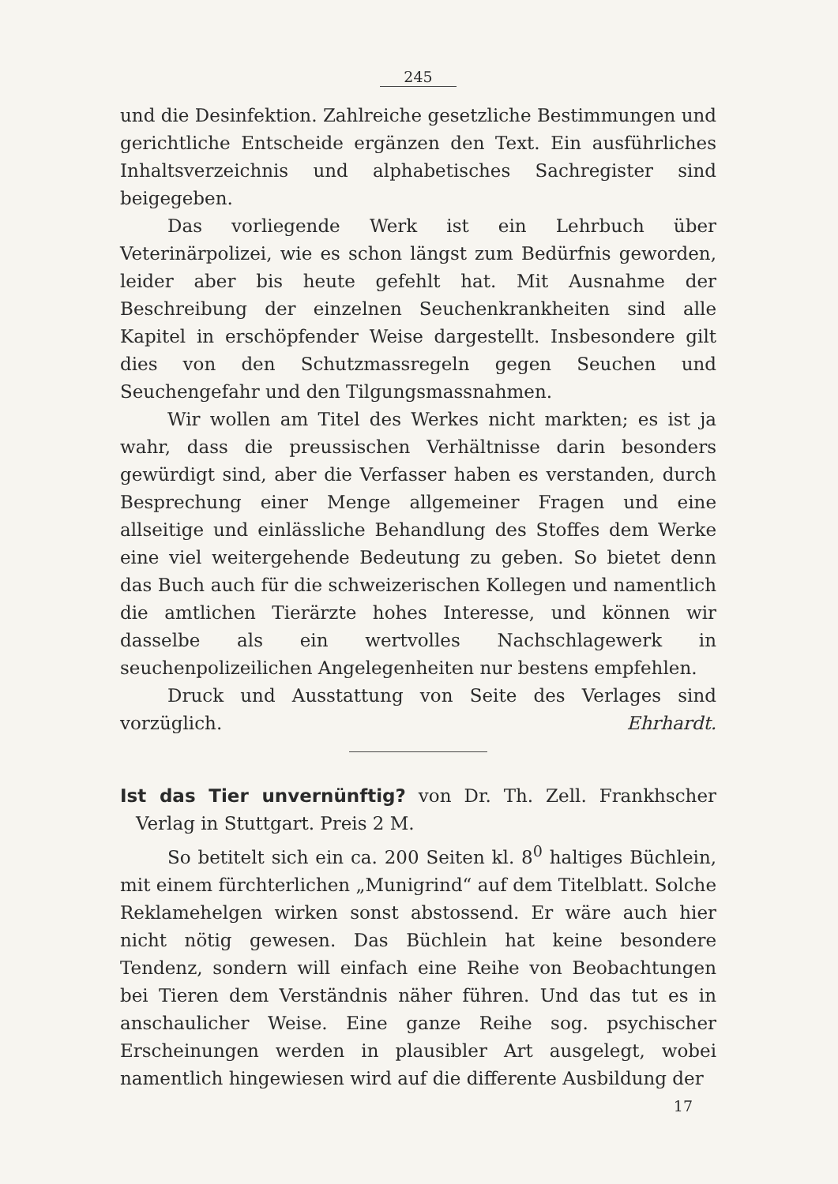245
und die Desinfektion. Zahlreiche gesetzliche Bestimmungen und gerichtliche Entscheide ergänzen den Text. Ein ausführliches Inhaltsverzeichnis und alphabetisches Sachregister sind beigegeben.
Das vorliegende Werk ist ein Lehrbuch über Veterinärpolizei, wie es schon längst zum Bedürfnis geworden, leider aber bis heute gefehlt hat. Mit Ausnahme der Beschreibung der einzelnen Seuchenkrankheiten sind alle Kapitel in erschöpfender Weise dargestellt. Insbesondere gilt dies von den Schutzmassregeln gegen Seuchen und Seuchengefahr und den Tilgungsmassnahmen.
Wir wollen am Titel des Werkes nicht markten; es ist ja wahr, dass die preussischen Verhältnisse darin besonders gewürdigt sind, aber die Verfasser haben es verstanden, durch Besprechung einer Menge allgemeiner Fragen und eine allseitige und einlässliche Behandlung des Stoffes dem Werke eine viel weitergehende Bedeutung zu geben. So bietet denn das Buch auch für die schweizerischen Kollegen und namentlich die amtlichen Tierärzte hohes Interesse, und können wir dasselbe als ein wertvolles Nachschlagewerk in seuchenpolizeilichen Angelegenheiten nur bestens empfehlen.
Druck und Ausstattung von Seite des Verlages sind vorzüglich. Ehrhardt.
Ist das Tier unvernünftig? von Dr. Th. Zell. Frankhscher Verlag in Stuttgart. Preis 2 M.
So betitelt sich ein ca. 200 Seiten kl. 8<sup>0</sup> haltiges Büchlein, mit einem fürchterlichen „Munigrind“ auf dem Titelblatt. Solche Reklamehelgen wirken sonst abstossend. Er wäre auch hier nicht nötig gewesen. Das Büchlein hat keine besondere Tendenz, sondern will einfach eine Reihe von Beobachtungen bei Tieren dem Verständnis näher führen. Und das tut es in anschaulicher Weise. Eine ganze Reihe sog. psychischer Erscheinungen werden in plausibler Art ausgelegt, wobei namentlich hingewiesen wird auf die differente Ausbildung der
17